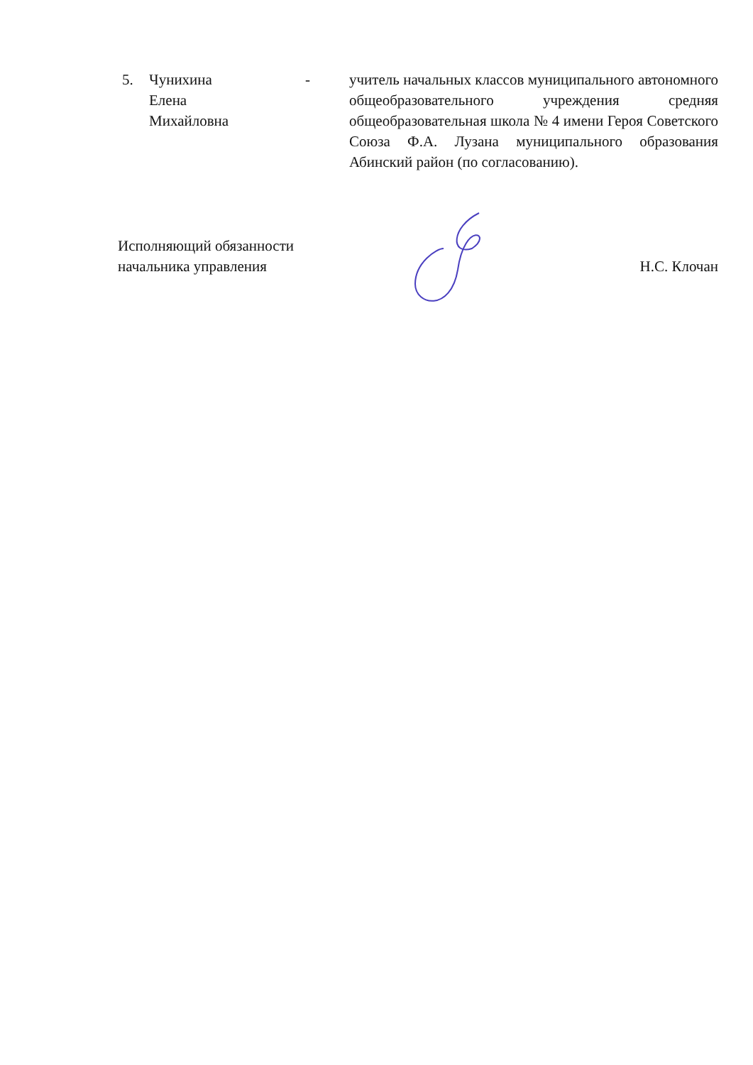5. Чунихина
Елена
Михайловна
- учитель начальных классов муниципального автономного общеобразовательного учреждения средняя общеобразовательная школа № 4 имени Героя Советского Союза Ф.А. Лузана муниципального образования Абинский район (по согласованию).
Исполняющий обязанности
начальника управления
Н.С. Клочан